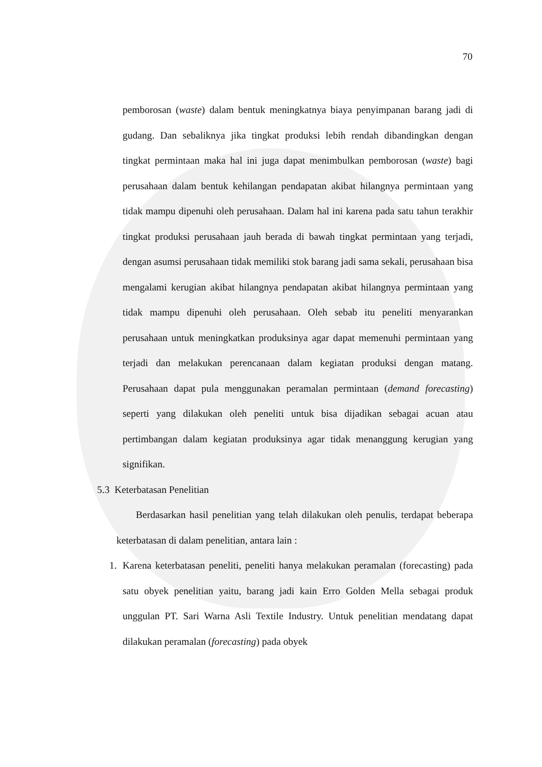70
pemborosan (waste) dalam bentuk meningkatnya biaya penyimpanan barang jadi di gudang. Dan sebaliknya jika tingkat produksi lebih rendah dibandingkan dengan tingkat permintaan maka hal ini juga dapat menimbulkan pemborosan (waste) bagi perusahaan dalam bentuk kehilangan pendapatan akibat hilangnya permintaan yang tidak mampu dipenuhi oleh perusahaan. Dalam hal ini karena pada satu tahun terakhir tingkat produksi perusahaan jauh berada di bawah tingkat permintaan yang terjadi, dengan asumsi perusahaan tidak memiliki stok barang jadi sama sekali, perusahaan bisa mengalami kerugian akibat hilangnya pendapatan akibat hilangnya permintaan yang tidak mampu dipenuhi oleh perusahaan. Oleh sebab itu peneliti menyarankan perusahaan untuk meningkatkan produksinya agar dapat memenuhi permintaan yang terjadi dan melakukan perencanaan dalam kegiatan produksi dengan matang. Perusahaan dapat pula menggunakan peramalan permintaan (demand forecasting) seperti yang dilakukan oleh peneliti untuk bisa dijadikan sebagai acuan atau pertimbangan dalam kegiatan produksinya agar tidak menanggung kerugian yang signifikan.
5.3 Keterbatasan Penelitian
Berdasarkan hasil penelitian yang telah dilakukan oleh penulis, terdapat beberapa keterbatasan di dalam penelitian, antara lain :
1. Karena keterbatasan peneliti, peneliti hanya melakukan peramalan (forecasting) pada satu obyek penelitian yaitu, barang jadi kain Erro Golden Mella sebagai produk unggulan PT. Sari Warna Asli Textile Industry. Untuk penelitian mendatang dapat dilakukan peramalan (forecasting) pada obyek